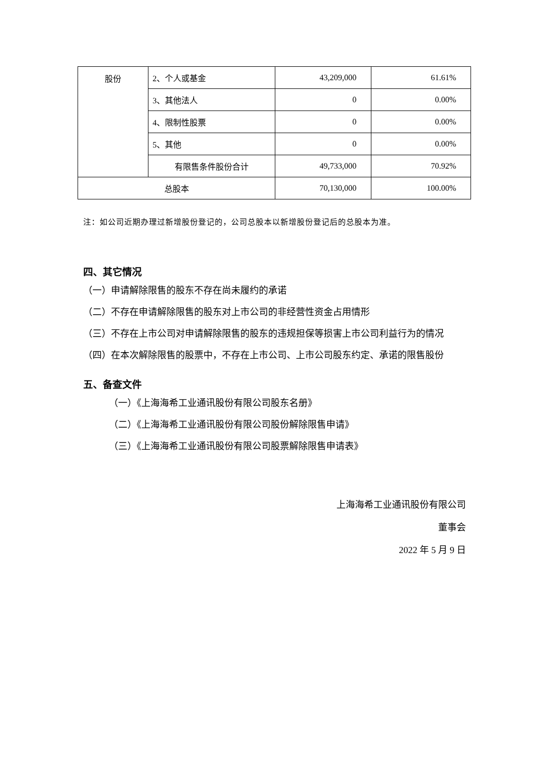| 股份 | 2、个人或基金 | 43,209,000 | 61.61% |
| | 3、其他法人 | 0 | 0.00% |
| | 4、限制性股票 | 0 | 0.00% |
| | 5、其他 | 0 | 0.00% |
| | 有限售条件股份合计 | 49,733,000 | 70.92% |
| 总股本 | | 70,130,000 | 100.00% |
注：如公司近期办理过新增股份登记的，公司总股本以新增股份登记后的总股本为准。
四、其它情况
（一）申请解除限售的股东不存在尚未履约的承诺
（二）不存在申请解除限售的股东对上市公司的非经营性资金占用情形
（三）不存在上市公司对申请解除限售的股东的违规担保等损害上市公司利益行为的情况
（四）在本次解除限售的股票中，不存在上市公司、上市公司股东约定、承诺的限售股份
五、备查文件
（一）《上海海希工业通讯股份有限公司股东名册》
（二）《上海海希工业通讯股份有限公司股份解除限售申请》
（三）《上海海希工业通讯股份有限公司股票解除限售申请表》
上海海希工业通讯股份有限公司
董事会
2022 年 5 月 9 日